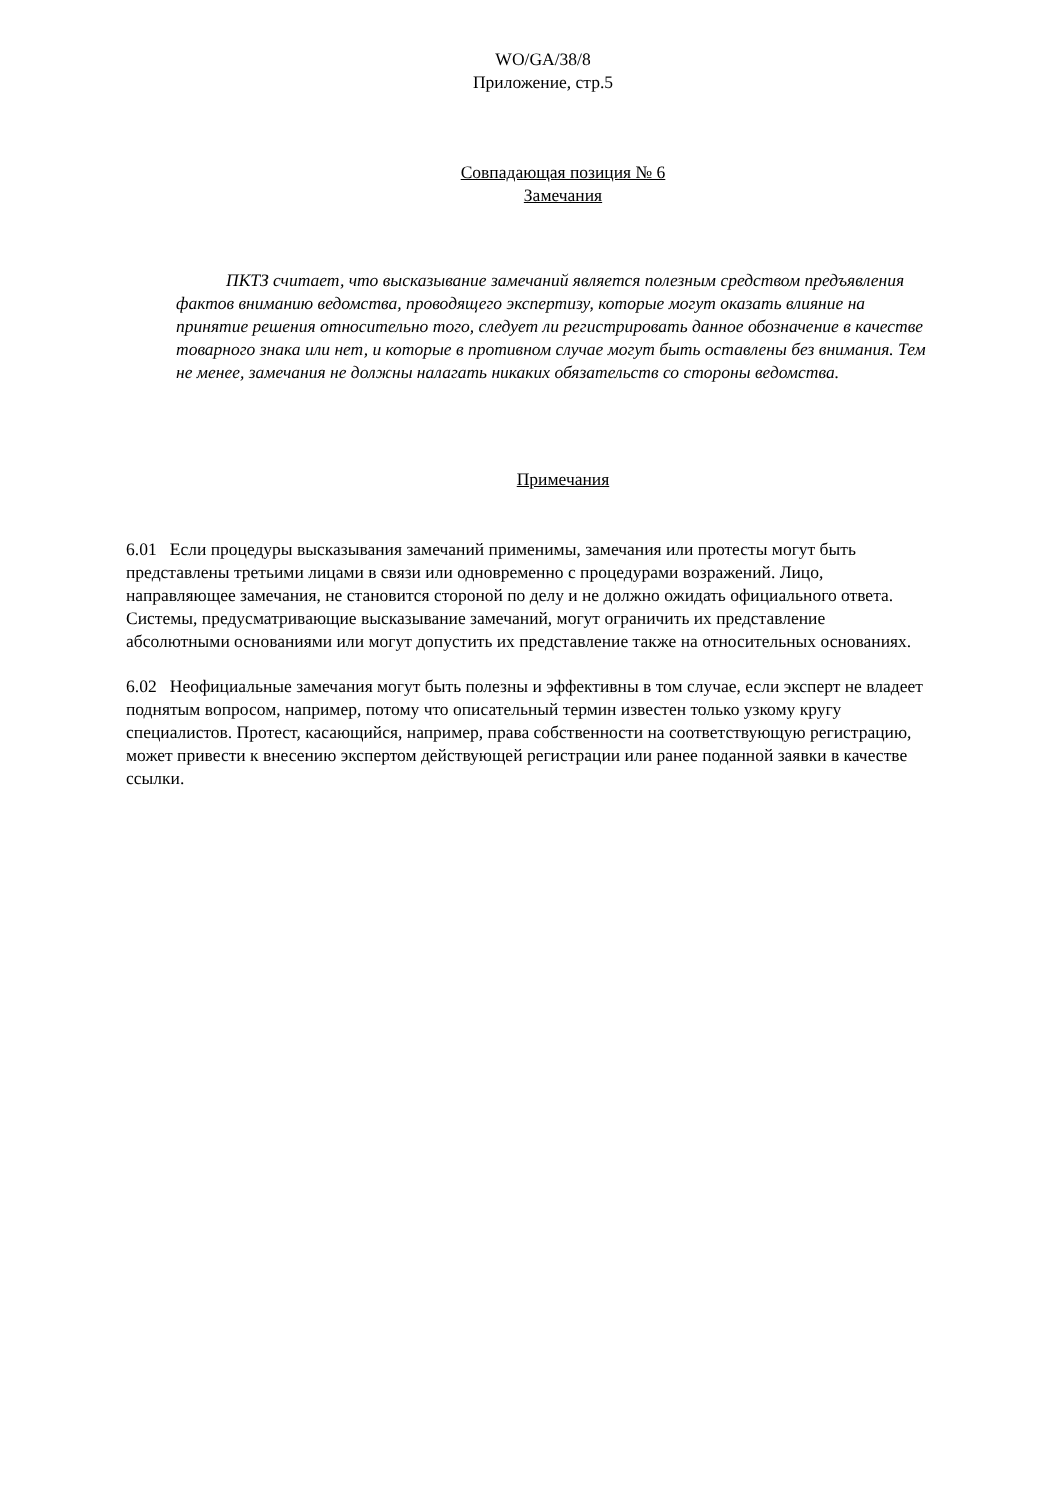WO/GA/38/8
Приложение, стр.5
Совпадающая позиция № 6
Замечания
ПКТЗ считает, что высказывание замечаний является полезным средством предъявления фактов вниманию ведомства, проводящего экспертизу, которые могут оказать влияние на принятие решения относительно того, следует ли регистрировать данное обозначение в качестве товарного знака или нет, и которые в противном случае могут быть оставлены без внимания. Тем не менее, замечания не должны налагать никаких обязательств со стороны ведомства.
Примечания
6.01 Если процедуры высказывания замечаний применимы, замечания или протесты могут быть представлены третьими лицами в связи или одновременно с процедурами возражений. Лицо, направляющее замечания, не становится стороной по делу и не должно ожидать официального ответа. Системы, предусматривающие высказывание замечаний, могут ограничить их представление абсолютными основаниями или могут допустить их представление также на относительных основаниях.
6.02 Неофициальные замечания могут быть полезны и эффективны в том случае, если эксперт не владеет поднятым вопросом, например, потому что описательный термин известен только узкому кругу специалистов. Протест, касающийся, например, права собственности на соответствующую регистрацию, может привести к внесению экспертом действующей регистрации или ранее поданной заявки в качестве ссылки.